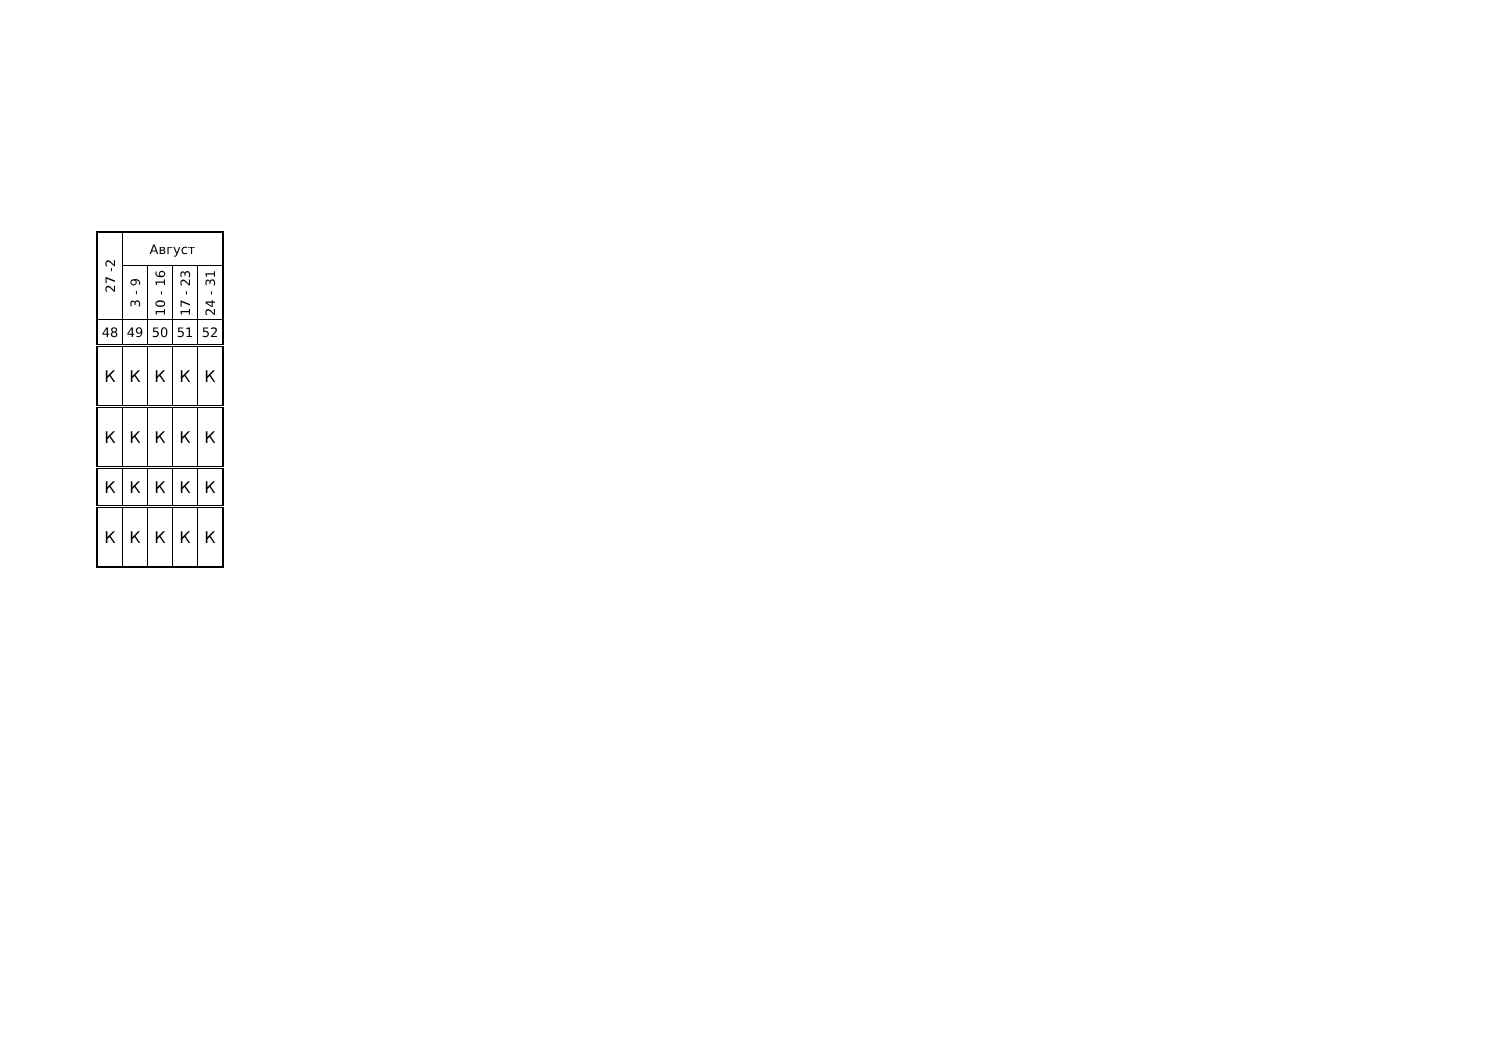| 27 -2 | Август | | | |
| --- | --- | --- | --- | --- |
| | 3 - 9 | 10 - 16 | 17 - 23 | 24 - 31 |
| 48 | 49 | 50 | 51 | 52 |
| К | К | К | К | К |
| К | К | К | К | К |
| К | К | К | К | К |
| К | К | К | К | К |